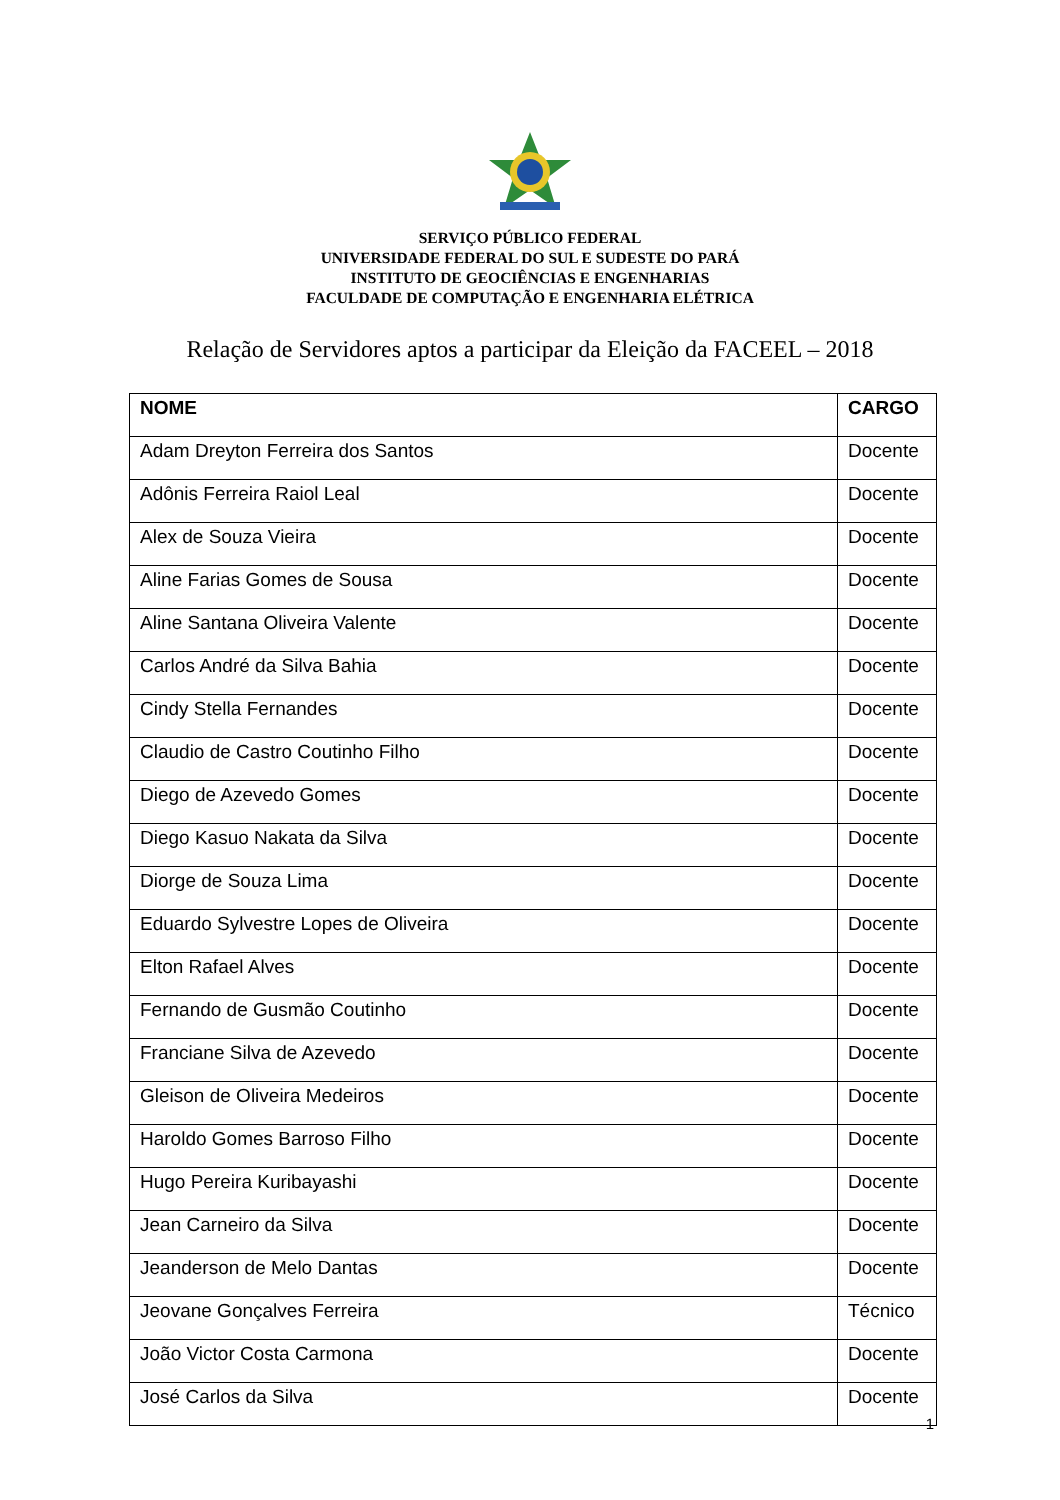SERVIÇO PÚBLICO FEDERAL
UNIVERSIDADE FEDERAL DO SUL E SUDESTE DO PARÁ
INSTITUTO DE GEOCIÊNCIAS E ENGENHARIAS
FACULDADE DE COMPUTAÇÃO E ENGENHARIA ELÉTRICA
Relação de Servidores aptos a participar da Eleição da FACEEL – 2018
| NOME | CARGO |
| --- | --- |
| Adam Dreyton Ferreira dos Santos | Docente |
| Adônis Ferreira Raiol Leal | Docente |
| Alex de Souza Vieira | Docente |
| Aline Farias Gomes de Sousa | Docente |
| Aline Santana Oliveira Valente | Docente |
| Carlos André da Silva Bahia | Docente |
| Cindy Stella Fernandes | Docente |
| Claudio de Castro Coutinho Filho | Docente |
| Diego de Azevedo Gomes | Docente |
| Diego Kasuo Nakata da Silva | Docente |
| Diorge de Souza Lima | Docente |
| Eduardo Sylvestre Lopes de Oliveira | Docente |
| Elton Rafael Alves | Docente |
| Fernando de Gusmão Coutinho | Docente |
| Franciane Silva de Azevedo | Docente |
| Gleison de Oliveira Medeiros | Docente |
| Haroldo Gomes Barroso Filho | Docente |
| Hugo Pereira Kuribayashi | Docente |
| Jean Carneiro da Silva | Docente |
| Jeanderson de Melo Dantas | Docente |
| Jeovane Gonçalves Ferreira | Técnico |
| João Victor Costa Carmona | Docente |
| José Carlos da Silva | Docente |
1